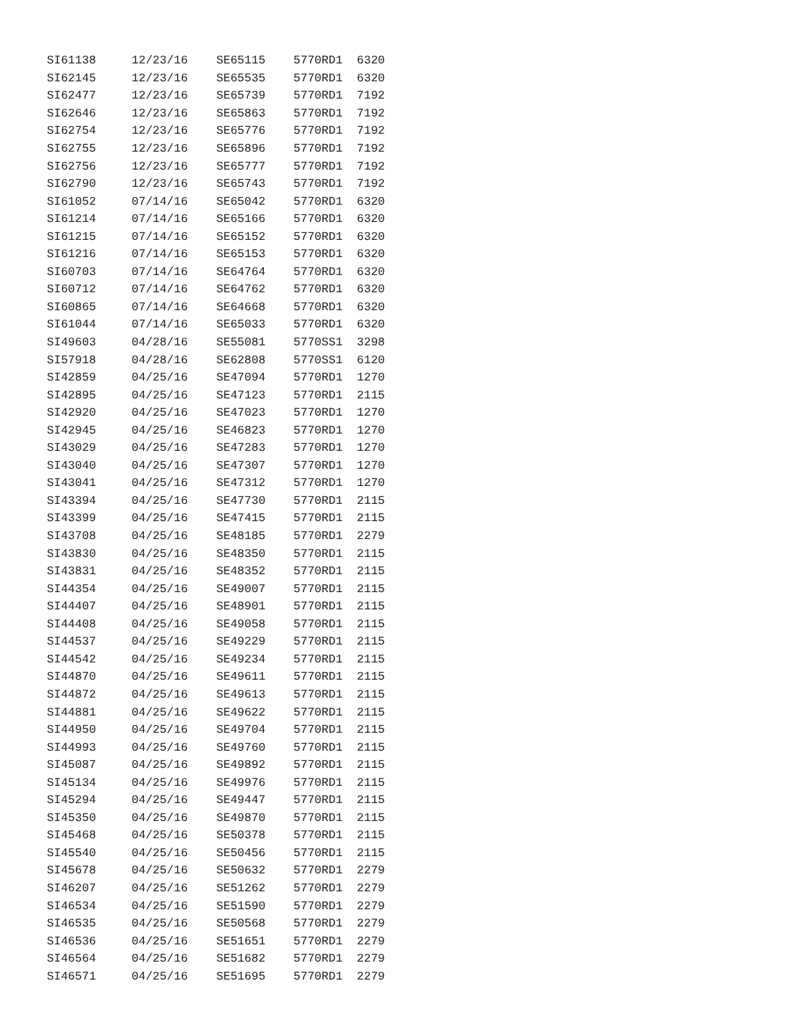| SI61138 | 12/23/16 | SE65115 | 5770RD1 | 6320 |
| SI62145 | 12/23/16 | SE65535 | 5770RD1 | 6320 |
| SI62477 | 12/23/16 | SE65739 | 5770RD1 | 7192 |
| SI62646 | 12/23/16 | SE65863 | 5770RD1 | 7192 |
| SI62754 | 12/23/16 | SE65776 | 5770RD1 | 7192 |
| SI62755 | 12/23/16 | SE65896 | 5770RD1 | 7192 |
| SI62756 | 12/23/16 | SE65777 | 5770RD1 | 7192 |
| SI62790 | 12/23/16 | SE65743 | 5770RD1 | 7192 |
| SI61052 | 07/14/16 | SE65042 | 5770RD1 | 6320 |
| SI61214 | 07/14/16 | SE65166 | 5770RD1 | 6320 |
| SI61215 | 07/14/16 | SE65152 | 5770RD1 | 6320 |
| SI61216 | 07/14/16 | SE65153 | 5770RD1 | 6320 |
| SI60703 | 07/14/16 | SE64764 | 5770RD1 | 6320 |
| SI60712 | 07/14/16 | SE64762 | 5770RD1 | 6320 |
| SI60865 | 07/14/16 | SE64668 | 5770RD1 | 6320 |
| SI61044 | 07/14/16 | SE65033 | 5770RD1 | 6320 |
| SI49603 | 04/28/16 | SE55081 | 5770SS1 | 3298 |
| SI57918 | 04/28/16 | SE62808 | 5770SS1 | 6120 |
| SI42859 | 04/25/16 | SE47094 | 5770RD1 | 1270 |
| SI42895 | 04/25/16 | SE47123 | 5770RD1 | 2115 |
| SI42920 | 04/25/16 | SE47023 | 5770RD1 | 1270 |
| SI42945 | 04/25/16 | SE46823 | 5770RD1 | 1270 |
| SI43029 | 04/25/16 | SE47283 | 5770RD1 | 1270 |
| SI43040 | 04/25/16 | SE47307 | 5770RD1 | 1270 |
| SI43041 | 04/25/16 | SE47312 | 5770RD1 | 1270 |
| SI43394 | 04/25/16 | SE47730 | 5770RD1 | 2115 |
| SI43399 | 04/25/16 | SE47415 | 5770RD1 | 2115 |
| SI43708 | 04/25/16 | SE48185 | 5770RD1 | 2279 |
| SI43830 | 04/25/16 | SE48350 | 5770RD1 | 2115 |
| SI43831 | 04/25/16 | SE48352 | 5770RD1 | 2115 |
| SI44354 | 04/25/16 | SE49007 | 5770RD1 | 2115 |
| SI44407 | 04/25/16 | SE48901 | 5770RD1 | 2115 |
| SI44408 | 04/25/16 | SE49058 | 5770RD1 | 2115 |
| SI44537 | 04/25/16 | SE49229 | 5770RD1 | 2115 |
| SI44542 | 04/25/16 | SE49234 | 5770RD1 | 2115 |
| SI44870 | 04/25/16 | SE49611 | 5770RD1 | 2115 |
| SI44872 | 04/25/16 | SE49613 | 5770RD1 | 2115 |
| SI44881 | 04/25/16 | SE49622 | 5770RD1 | 2115 |
| SI44950 | 04/25/16 | SE49704 | 5770RD1 | 2115 |
| SI44993 | 04/25/16 | SE49760 | 5770RD1 | 2115 |
| SI45087 | 04/25/16 | SE49892 | 5770RD1 | 2115 |
| SI45134 | 04/25/16 | SE49976 | 5770RD1 | 2115 |
| SI45294 | 04/25/16 | SE49447 | 5770RD1 | 2115 |
| SI45350 | 04/25/16 | SE49870 | 5770RD1 | 2115 |
| SI45468 | 04/25/16 | SE50378 | 5770RD1 | 2115 |
| SI45540 | 04/25/16 | SE50456 | 5770RD1 | 2115 |
| SI45678 | 04/25/16 | SE50632 | 5770RD1 | 2279 |
| SI46207 | 04/25/16 | SE51262 | 5770RD1 | 2279 |
| SI46534 | 04/25/16 | SE51590 | 5770RD1 | 2279 |
| SI46535 | 04/25/16 | SE50568 | 5770RD1 | 2279 |
| SI46536 | 04/25/16 | SE51651 | 5770RD1 | 2279 |
| SI46564 | 04/25/16 | SE51682 | 5770RD1 | 2279 |
| SI46571 | 04/25/16 | SE51695 | 5770RD1 | 2279 |